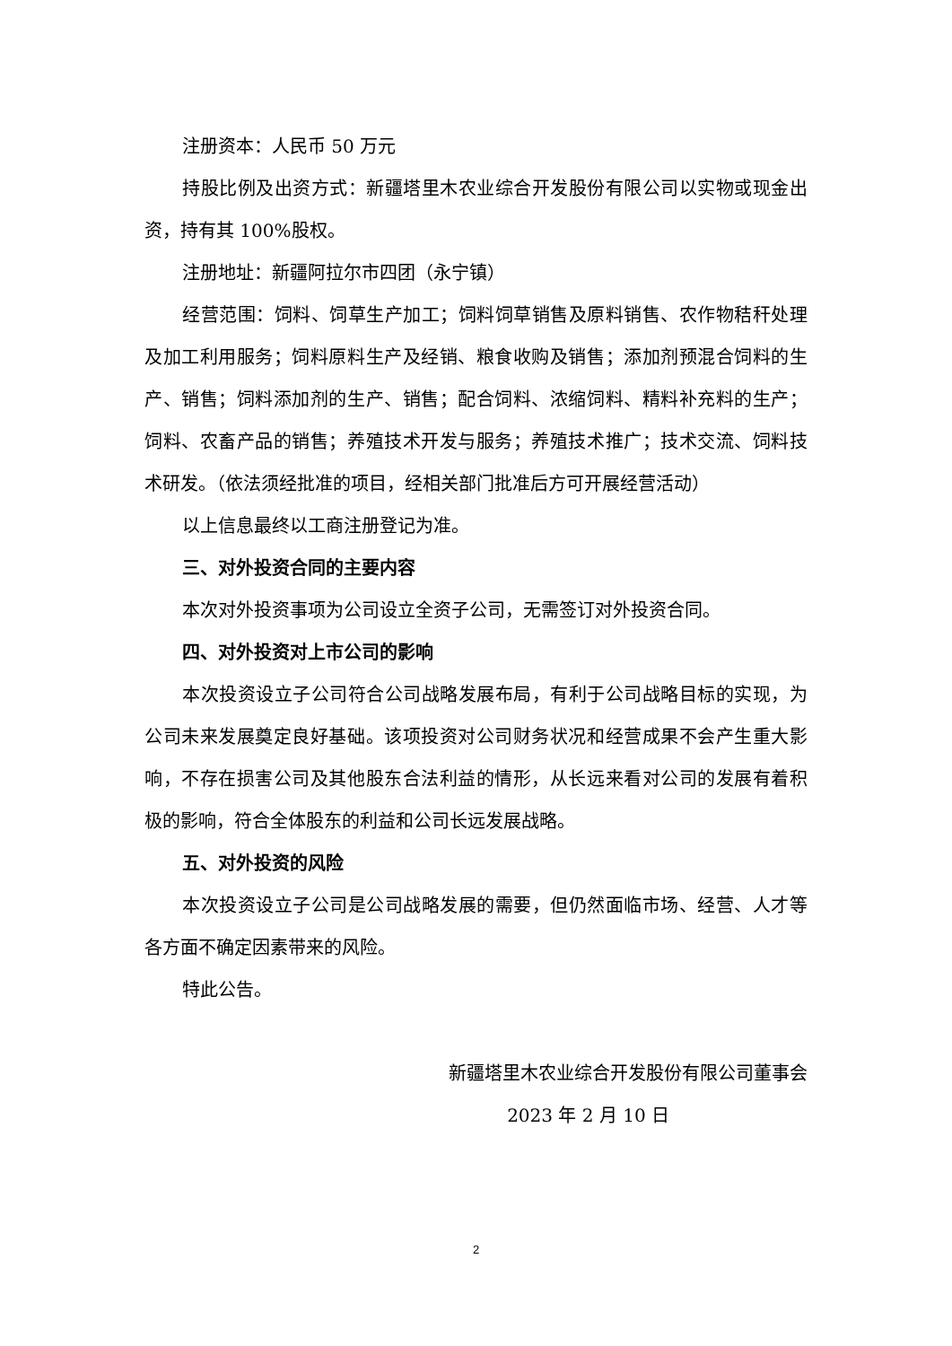注册资本：人民币 50 万元
持股比例及出资方式：新疆塔里木农业综合开发股份有限公司以实物或现金出资，持有其 100%股权。
注册地址：新疆阿拉尔市四团（永宁镇）
经营范围：饲料、饲草生产加工；饲料饲草销售及原料销售、农作物秸秆处理及加工利用服务；饲料原料生产及经销、粮食收购及销售；添加剂预混合饲料的生产、销售；饲料添加剂的生产、销售；配合饲料、浓缩饲料、精料补充料的生产；饲料、农畜产品的销售；养殖技术开发与服务；养殖技术推广；技术交流、饲料技术研发。（依法须经批准的项目，经相关部门批准后方可开展经营活动）
以上信息最终以工商注册登记为准。
三、对外投资合同的主要内容
本次对外投资事项为公司设立全资子公司，无需签订对外投资合同。
四、对外投资对上市公司的影响
本次投资设立子公司符合公司战略发展布局，有利于公司战略目标的实现，为公司未来发展奠定良好基础。该项投资对公司财务状况和经营成果不会产生重大影响，不存在损害公司及其他股东合法利益的情形，从长远来看对公司的发展有着积极的影响，符合全体股东的利益和公司长远发展战略。
五、对外投资的风险
本次投资设立子公司是公司战略发展的需要，但仍然面临市场、经营、人才等各方面不确定因素带来的风险。
特此公告。
新疆塔里木农业综合开发股份有限公司董事会
2023 年 2 月 10 日
2